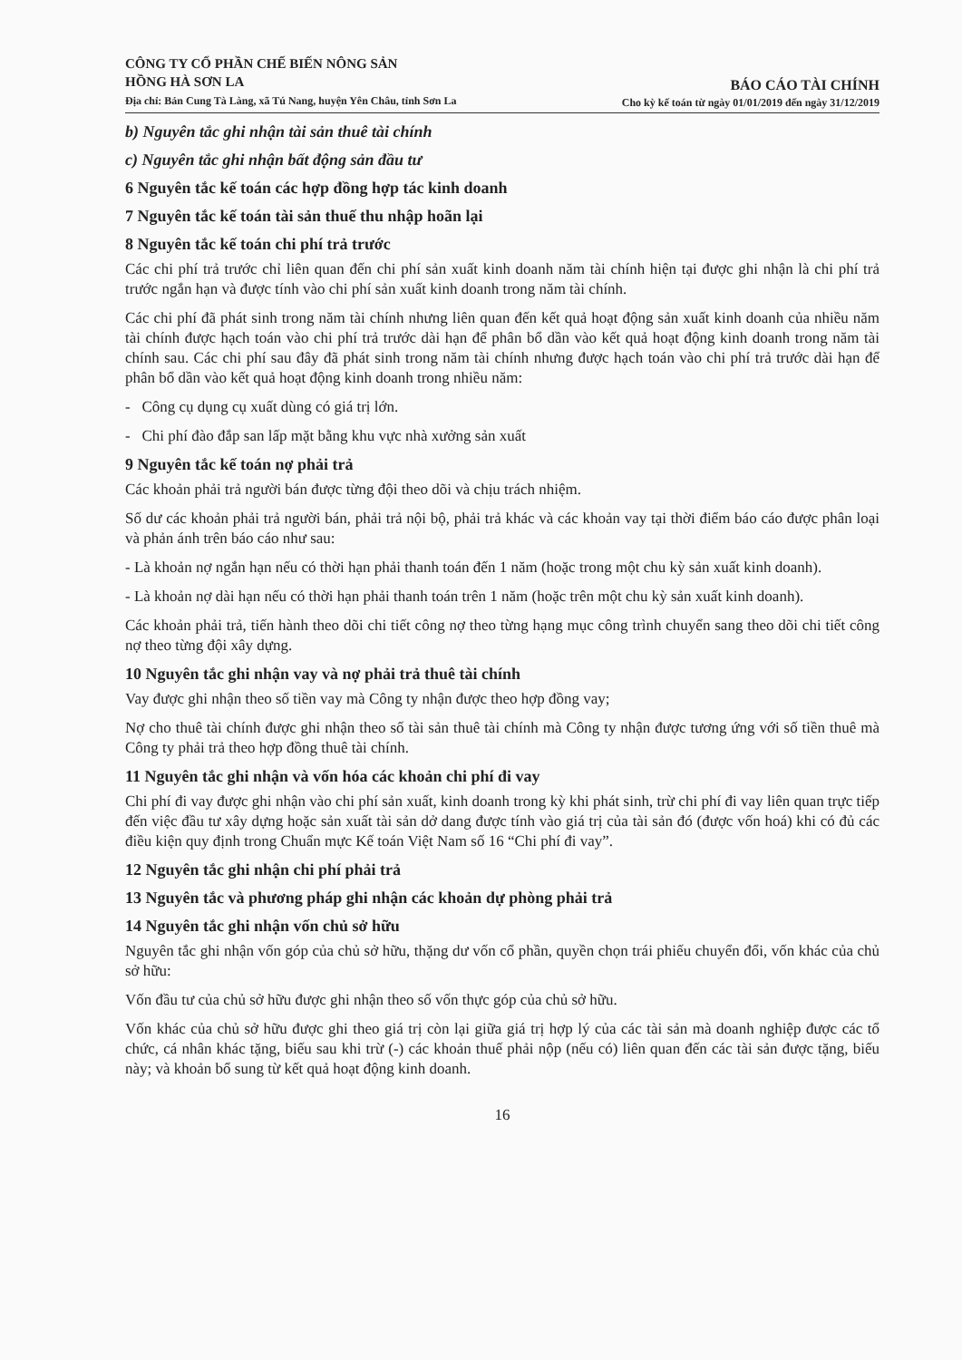CÔNG TY CỔ PHẦN CHẾ BIẾN NÔNG SẢN
HỒNG HÀ SƠN LA
Địa chỉ: Bản Cung Tà Làng, xã Tú Nang, huyện Yên Châu, tỉnh Sơn La
BÁO CÁO TÀI CHÍNH
Cho kỳ kế toán từ ngày 01/01/2019 đến ngày 31/12/2019
b) Nguyên tắc ghi nhận tài sản thuê tài chính
c) Nguyên tắc ghi nhận bất động sản đầu tư
6 Nguyên tắc kế toán các hợp đồng hợp tác kinh doanh
7 Nguyên tắc kế toán tài sản thuế thu nhập hoãn lại
8 Nguyên tắc kế toán chi phí trả trước
Các chi phí trả trước chỉ liên quan đến chi phí sản xuất kinh doanh năm tài chính hiện tại được ghi nhận là chi phí trả trước ngắn hạn và được tính vào chi phí sản xuất kinh doanh trong năm tài chính.
Các chi phí đã phát sinh trong năm tài chính nhưng liên quan đến kết quả hoạt động sản xuất kinh doanh của nhiều năm tài chính được hạch toán vào chi phí trả trước dài hạn để phân bổ dần vào kết quả hoạt động kinh doanh trong năm tài chính sau. Các chi phí sau đây đã phát sinh trong năm tài chính nhưng được hạch toán vào chi phí trả trước dài hạn để phân bổ dần vào kết quả hoạt động kinh doanh trong nhiều năm:
- Công cụ dụng cụ xuất dùng có giá trị lớn.
- Chi phí đào đắp san lấp mặt bằng khu vực nhà xưởng sản xuất
9 Nguyên tắc kế toán nợ phải trả
Các khoản phải trả người bán được từng đội theo dõi và chịu trách nhiệm.
Số dư các khoản phải trả người bán, phải trả nội bộ, phải trả khác và các khoản vay tại thời điểm báo cáo được phân loại và phản ánh trên báo cáo như sau:
- Là khoản nợ ngắn hạn nếu có thời hạn phải thanh toán đến 1 năm (hoặc trong một chu kỳ sản xuất kinh doanh).
- Là khoản nợ dài hạn nếu có thời hạn phải thanh toán trên 1 năm (hoặc trên một chu kỳ sản xuất kinh doanh).
Các khoản phải trả, tiến hành theo dõi chi tiết công nợ theo từng hạng mục công trình chuyển sang theo dõi chi tiết công nợ theo từng đội xây dựng.
10 Nguyên tắc ghi nhận vay và nợ phải trả thuê tài chính
Vay được ghi nhận theo số tiền vay mà Công ty nhận được theo hợp đồng vay;
Nợ cho thuê tài chính được ghi nhận theo số tài sản thuê tài chính mà Công ty nhận được tương ứng với số tiền thuê mà Công ty phải trả theo hợp đồng thuê tài chính.
11 Nguyên tắc ghi nhận và vốn hóa các khoản chi phí đi vay
Chi phí đi vay được ghi nhận vào chi phí sản xuất, kinh doanh trong kỳ khi phát sinh, trừ chi phí đi vay liên quan trực tiếp đến việc đầu tư xây dựng hoặc sản xuất tài sản dở dang được tính vào giá trị của tài sản đó (được vốn hoá) khi có đủ các điều kiện quy định trong Chuẩn mực Kế toán Việt Nam số 16 “Chi phí đi vay”.
12 Nguyên tắc ghi nhận chi phí phải trả
13 Nguyên tắc và phương pháp ghi nhận các khoản dự phòng phải trả
14 Nguyên tắc ghi nhận vốn chủ sở hữu
Nguyên tắc ghi nhận vốn góp của chủ sở hữu, thặng dư vốn cổ phần, quyền chọn trái phiếu chuyển đổi, vốn khác của chủ sở hữu:
Vốn đầu tư của chủ sở hữu được ghi nhận theo số vốn thực góp của chủ sở hữu.
Vốn khác của chủ sở hữu được ghi theo giá trị còn lại giữa giá trị hợp lý của các tài sản mà doanh nghiệp được các tổ chức, cá nhân khác tặng, biếu sau khi trừ (-) các khoản thuế phải nộp (nếu có) liên quan đến các tài sản được tặng, biếu này; và khoản bổ sung từ kết quả hoạt động kinh doanh.
16